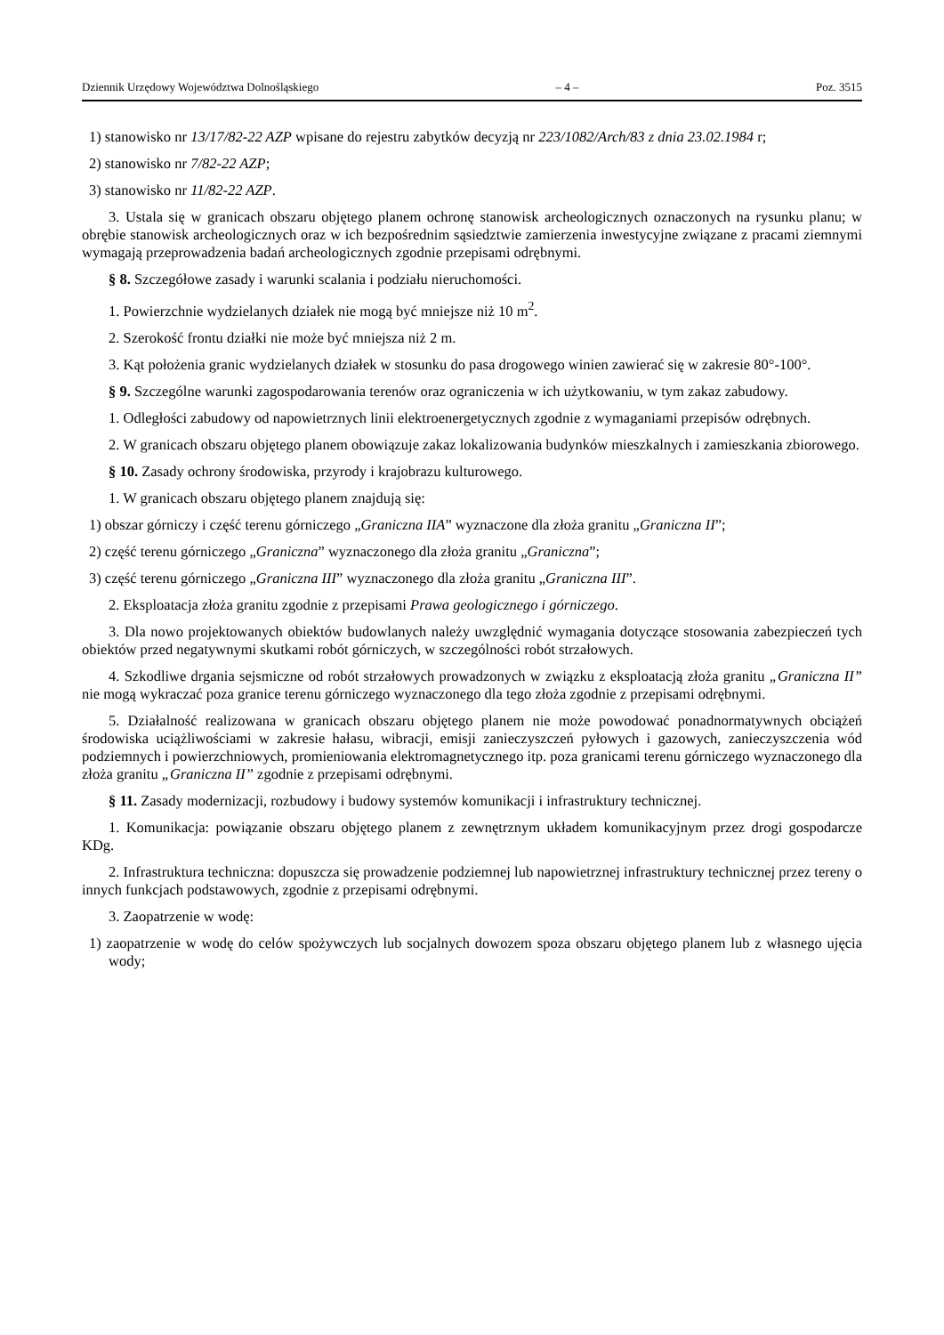Dziennik Urzędowy Województwa Dolnośląskiego – 4 – Poz. 3515
1) stanowisko nr 13/17/82-22 AZP wpisane do rejestru zabytków decyzją nr 223/1082/Arch/83 z dnia 23.02.1984 r;
2) stanowisko nr 7/82-22 AZP;
3) stanowisko nr 11/82-22 AZP.
3. Ustala się w granicach obszaru objętego planem ochronę stanowisk archeologicznych oznaczonych na rysunku planu; w obrębie stanowisk archeologicznych oraz w ich bezpośrednim sąsiedztwie zamierzenia inwestycyjne związane z pracami ziemnymi wymagają przeprowadzenia badań archeologicznych zgodnie przepisami odrębnymi.
§ 8. Szczegółowe zasady i warunki scalania i podziału nieruchomości.
1. Powierzchnie wydzielanych działek nie mogą być mniejsze niż 10 m<sup>2</sup>.
2. Szerokość frontu działki nie może być mniejsza niż 2 m.
3. Kąt położenia granic wydzielanych działek w stosunku do pasa drogowego winien zawierać się w zakresie 80°-100°.
§ 9. Szczególne warunki zagospodarowania terenów oraz ograniczenia w ich użytkowaniu, w tym zakaz zabudowy.
1. Odległości zabudowy od napowietrznych linii elektroenergetycznych zgodnie z wymaganiami przepisów odrębnych.
2. W granicach obszaru objętego planem obowiązuje zakaz lokalizowania budynków mieszkalnych i zamieszkania zbiorowego.
§ 10. Zasady ochrony środowiska, przyrody i krajobrazu kulturowego.
1. W granicach obszaru objętego planem znajdują się:
1) obszar górniczy i część terenu górniczego „Graniczna IIA” wyznaczone dla złoża granitu „Graniczna II”;
2) część terenu górniczego „Graniczna” wyznaczonego dla złoża granitu „Graniczna”;
3) część terenu górniczego „Graniczna III” wyznaczonego dla złoża granitu „Graniczna III”.
2. Eksploatacja złoża granitu zgodnie z przepisami Prawa geologicznego i górniczego.
3. Dla nowo projektowanych obiektów budowlanych należy uwzględnić wymagania dotyczące stosowania zabezpieczeń tych obiektów przed negatywnymi skutkami robót górniczych, w szczególności robót strzałowych.
4. Szkodliwe drgania sejsmiczne od robót strzałowych prowadzonych w związku z eksploatacją złoża granitu „Graniczna II” nie mogą wykraczać poza granice terenu górniczego wyznaczonego dla tego złoża zgodnie z przepisami odrębnymi.
5. Działalność realizowana w granicach obszaru objętego planem nie może powodować ponadnormatywnych obciążeń środowiska uciążliwościami w zakresie hałasu, wibracji, emisji zanieczyszczeń pyłowych i gazowych, zanieczyszczenia wód podziemnych i powierzchniowych, promieniowania elektromagnetycznego itp. poza granicami terenu górniczego wyznaczonego dla złoża granitu „Graniczna II” zgodnie z przepisami odrębnymi.
§ 11. Zasady modernizacji, rozbudowy i budowy systemów komunikacji i infrastruktury technicznej.
1. Komunikacja: powiązanie obszaru objętego planem z zewnętrznym układem komunikacyjnym przez drogi gospodarcze KDg.
2. Infrastruktura techniczna: dopuszcza się prowadzenie podziemnej lub napowietrznej infrastruktury technicznej przez tereny o innych funkcjach podstawowych, zgodnie z przepisami odrębnymi.
3. Zaopatrzenie w wodę:
1) zaopatrzenie w wodę do celów spożywczych lub socjalnych dowozem spoza obszaru objętego planem lub z własnego ujęcia wody;